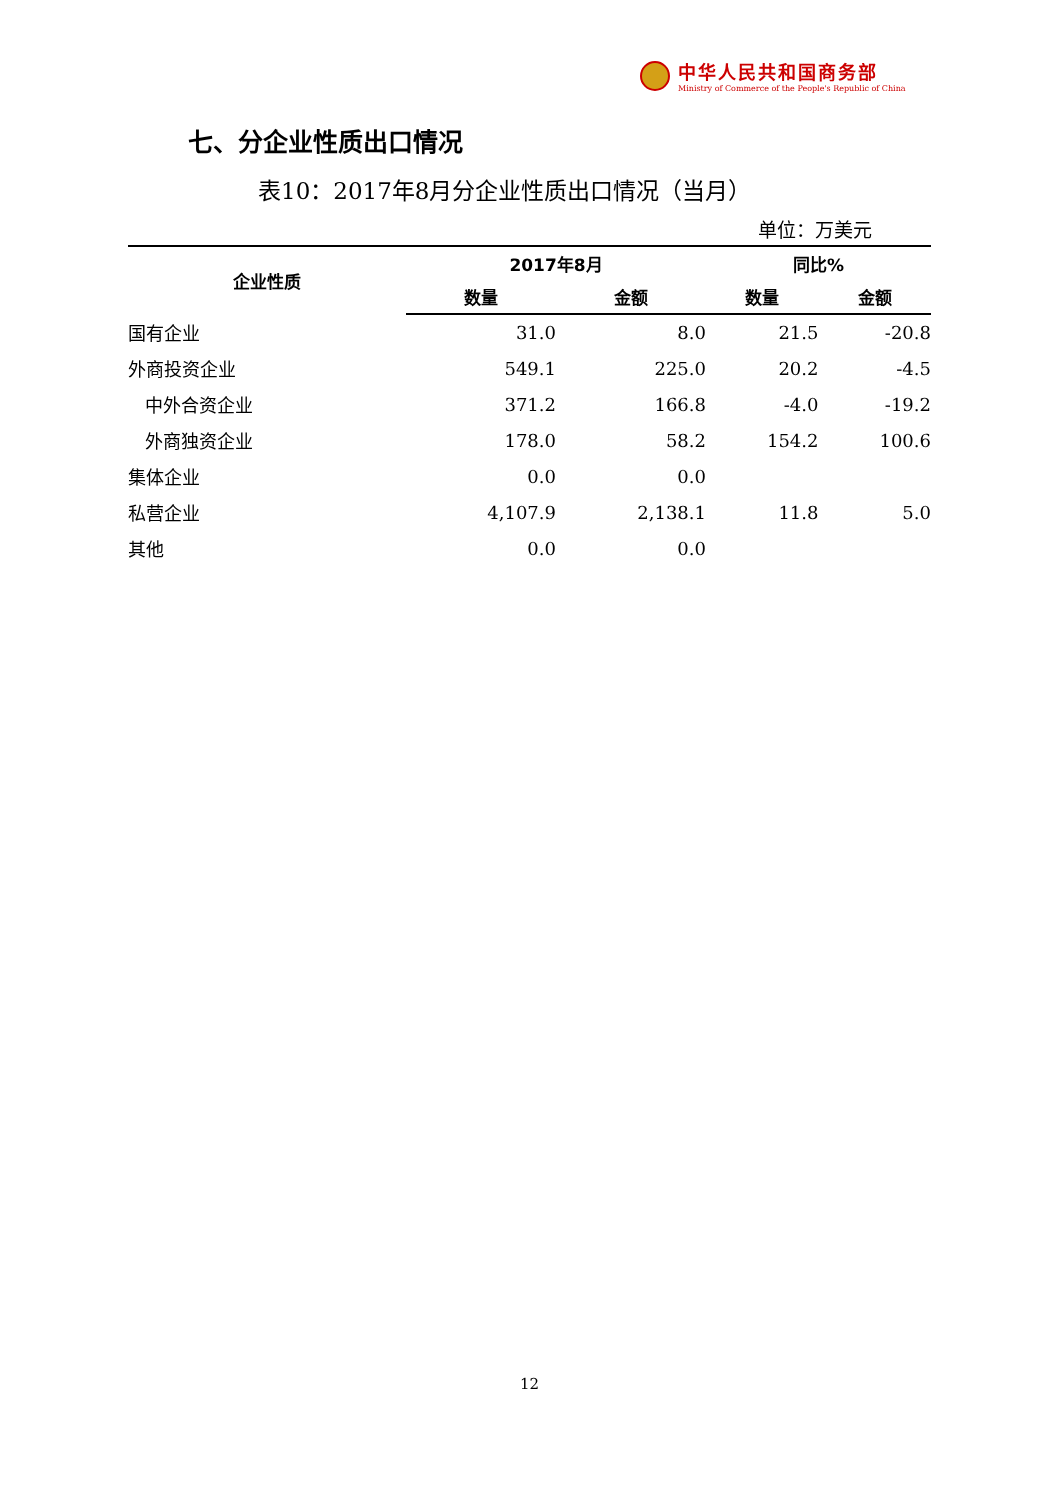中华人民共和国商务部
Ministry of Commerce of the People's Republic of China
七、分企业性质出口情况
表10：2017年8月分企业性质出口情况（当月）
单位：万美元
| 企业性质 | 2017年8月 | | 同比% | |
| --- | --- | --- | --- | --- |
| | 数量 | 金额 | 数量 | 金额 |
| 国有企业 | 31.0 | 8.0 | 21.5 | -20.8 |
| 外商投资企业 | 549.1 | 225.0 | 20.2 | -4.5 |
| 中外合资企业 | 371.2 | 166.8 | -4.0 | -19.2 |
| 外商独资企业 | 178.0 | 58.2 | 154.2 | 100.6 |
| 集体企业 | 0.0 | 0.0 | | |
| 私营企业 | 4,107.9 | 2,138.1 | 11.8 | 5.0 |
| 其他 | 0.0 | 0.0 | | |
12